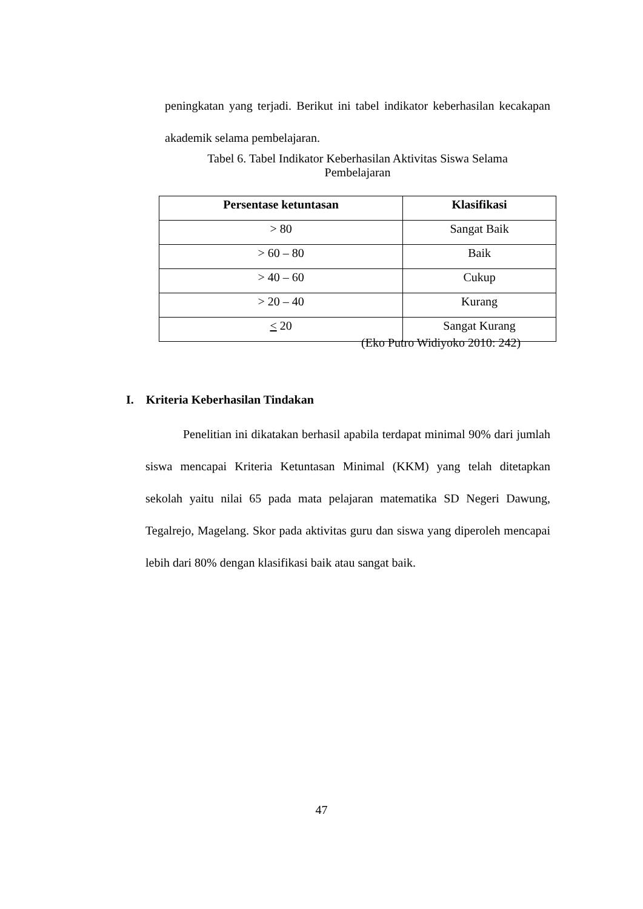peningkatan yang terjadi. Berikut ini tabel indikator keberhasilan kecakapan akademik selama pembelajaran.
Tabel 6. Tabel Indikator Keberhasilan Aktivitas Siswa Selama
Pembelajaran
| Persentase ketuntasan | Klasifikasi |
| --- | --- |
| > 80 | Sangat Baik |
| > 60 – 80 | Baik |
| > 40 – 60 | Cukup |
| > 20 – 40 | Kurang |
| < 20 | Sangat Kurang |
(Eko Putro Widiyoko 2010: 242)
I. Kriteria Keberhasilan Tindakan
Penelitian ini dikatakan berhasil apabila terdapat minimal 90% dari jumlah siswa mencapai Kriteria Ketuntasan Minimal (KKM) yang telah ditetapkan sekolah yaitu nilai 65 pada mata pelajaran matematika SD Negeri Dawung, Tegalrejo, Magelang. Skor pada aktivitas guru dan siswa yang diperoleh mencapai lebih dari 80% dengan klasifikasi baik atau sangat baik.
47